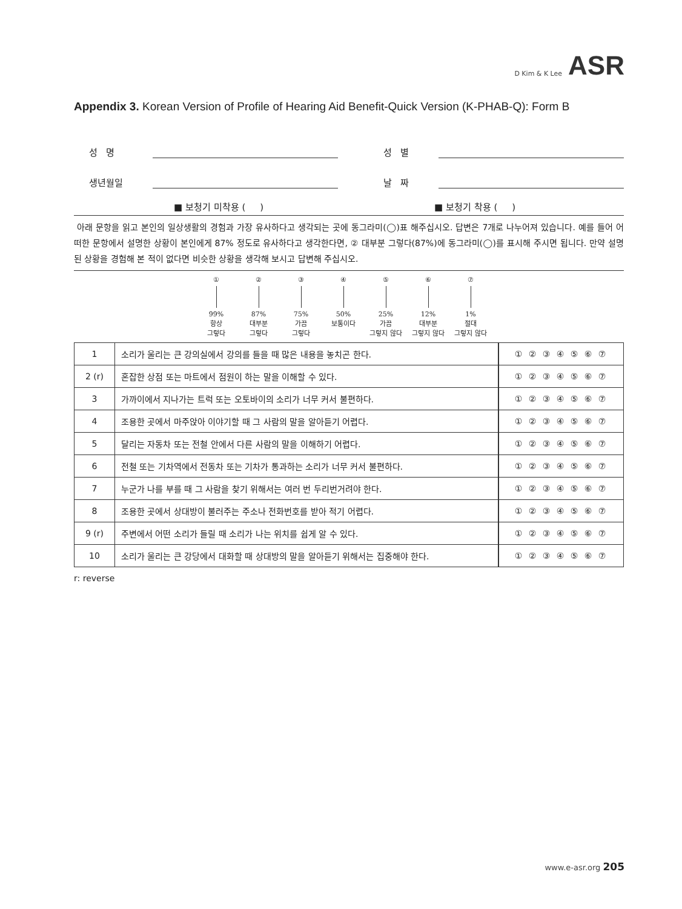D Kim & K Lee ASR
Appendix 3. Korean Version of Profile of Hearing Aid Benefit-Quick Version (K-PHAB-Q): Form B
성 명 성 별
생년월일 날 짜
■ 보청기 미착용 ( ) ■ 보청기 착용 ( )
아래 문항을 읽고 본인의 일상생활의 경험과 가장 유사하다고 생각되는 곳에 동그라미(◯)표 해주십시오. 답변은 7개로 나누어져 있습니다. 예를 들어 어떠한 문항에서 설명한 상황이 본인에게 87% 정도로 유사하다고 생각한다면, ② 대부분 그렇다(87%)에 동그라미(◯)를 표시해 주시면 됩니다. 만약 설명된 상황을 경험해 본 적이 없다면 비슷한 상황을 생각해 보시고 답변해 주십시오.
①
99%
항상
그렇다
②
87%
대부분
그렇다
③
75%
가끔
그렇다
④
50%
보통이다
⑤
25%
가끔
그렇지 않다
⑥
12%
대부분
그렇지 않다
⑦
1%
절대
그렇지 않다
| 1 | 소리가 울리는 큰 강의실에서 강의를 들을 때 많은 내용을 놓치곤 한다. | ① ② ③ ④ ⑤ ⑥ ⑦ |
| 2 (r) | 혼잡한 상점 또는 마트에서 점원이 하는 말을 이해할 수 있다. | ① ② ③ ④ ⑤ ⑥ ⑦ |
| 3 | 가까이에서 지나가는 트럭 또는 오토바이의 소리가 너무 커서 불편하다. | ① ② ③ ④ ⑤ ⑥ ⑦ |
| 4 | 조용한 곳에서 마주앉아 이야기할 때 그 사람의 말을 알아듣기 어렵다. | ① ② ③ ④ ⑤ ⑥ ⑦ |
| 5 | 달리는 자동차 또는 전철 안에서 다른 사람의 말을 이해하기 어렵다. | ① ② ③ ④ ⑤ ⑥ ⑦ |
| 6 | 전철 또는 기차역에서 전동차 또는 기차가 통과하는 소리가 너무 커서 불편하다. | ① ② ③ ④ ⑤ ⑥ ⑦ |
| 7 | 누군가 나를 부를 때 그 사람을 찾기 위해서는 여러 번 두리번거려야 한다. | ① ② ③ ④ ⑤ ⑥ ⑦ |
| 8 | 조용한 곳에서 상대방이 불러주는 주소나 전화번호를 받아 적기 어렵다. | ① ② ③ ④ ⑤ ⑥ ⑦ |
| 9 (r) | 주변에서 어떤 소리가 들릴 때 소리가 나는 위치를 쉽게 알 수 있다. | ① ② ③ ④ ⑤ ⑥ ⑦ |
| 10 | 소리가 울리는 큰 강당에서 대화할 때 상대방의 말을 알아듣기 위해서는 집중해야 한다. | ① ② ③ ④ ⑤ ⑥ ⑦ |
r: reverse
www.e-asr.org 205